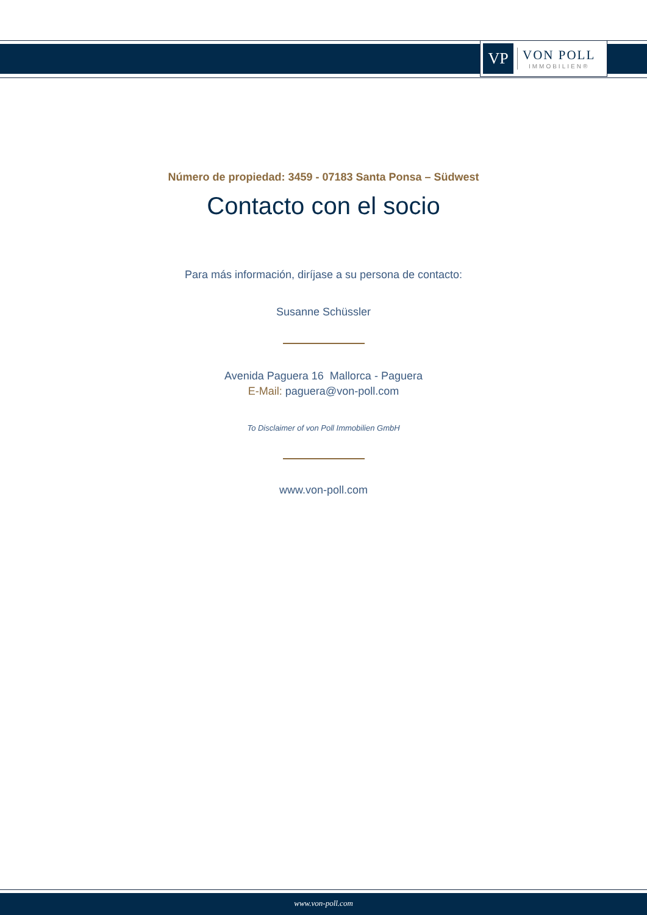VP
VON POLL
IMMOBILIEN®
Número de propiedad: 3459 - 07183 Santa Ponsa – Südwest
Contacto con el socio
Para más información, diríjase a su persona de contacto:
Susanne Schüssler
Avenida Paguera 16 Mallorca - Paguera
E-Mail: paguera@von-poll.com
To Disclaimer of von Poll Immobilien GmbH
www.von-poll.com
www.von-poll.com